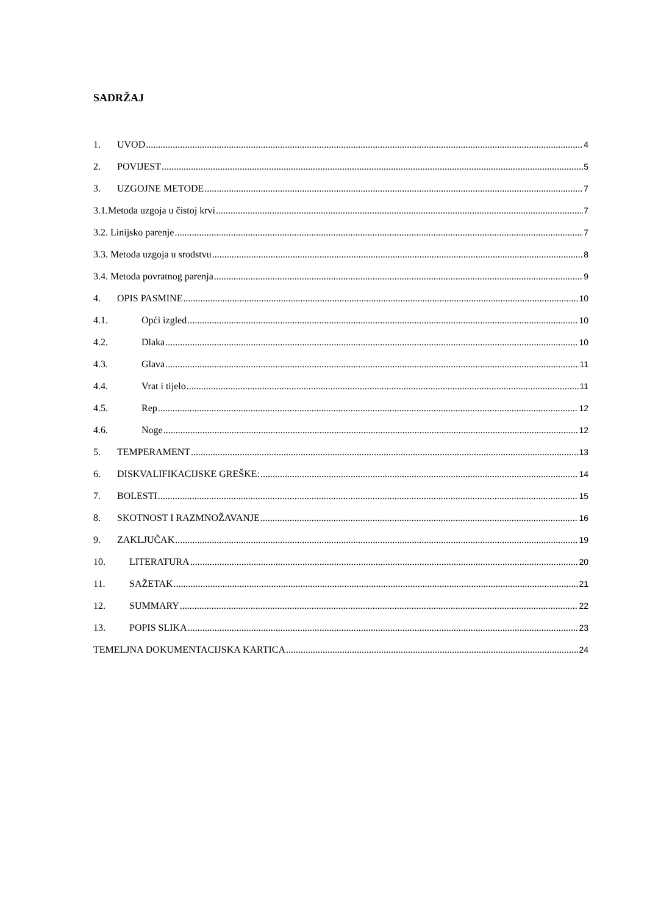SADRŽAJ
1. UVOD 4
2. POVIJEST 5
3. UZGOJNE METODE 7
3.1.Metoda uzgoja u čistoj krvi 7
3.2. Linijsko parenje 7
3.3. Metoda uzgoja u srodstvu 8
3.4. Metoda povratnog parenja 9
4. OPIS PASMINE 10
4.1. Opći izgled 10
4.2. Dlaka 10
4.3. Glava 11
4.4. Vrat i tijelo 11
4.5. Rep 12
4.6. Noge 12
5. TEMPERAMENT 13
6. DISKVALIFIKACIJSKE GREŠKE: 14
7. BOLESTI 15
8. SKOTNOST I RAZMNOŽAVANJE 16
9. ZAKLJUČAK 19
10. LITERATURA 20
11. SAŽETAK 21
12. SUMMARY 22
13. POPIS SLIKA 23
TEMELJNA DOKUMENTACIJSKA KARTICA 24